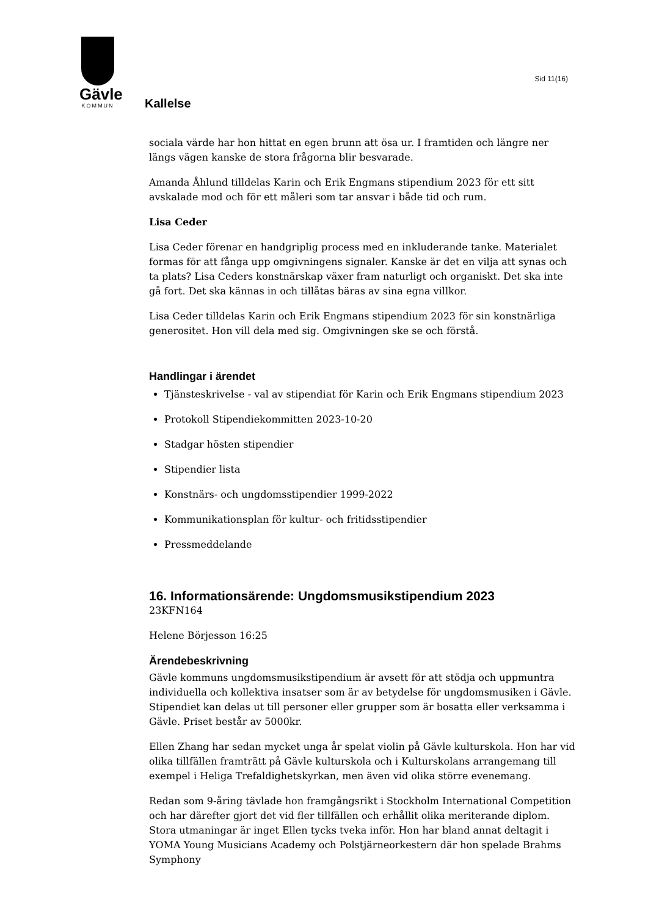Gävle
KOMMUN
Sid 11(16)
Kallelse
sociala värde har hon hittat en egen brunn att ösa ur. I framtiden och längre ner längs vägen kanske de stora frågorna blir besvarade.
Amanda Åhlund tilldelas Karin och Erik Engmans stipendium 2023 för ett sitt avskalade mod och för ett måleri som tar ansvar i både tid och rum.
Lisa Ceder
Lisa Ceder förenar en handgriplig process med en inkluderande tanke. Materialet formas för att fånga upp omgivningens signaler. Kanske är det en vilja att synas och ta plats? Lisa Ceders konstnärskap växer fram naturligt och organiskt. Det ska inte gå fort. Det ska kännas in och tillåtas bäras av sina egna villkor.
Lisa Ceder tilldelas Karin och Erik Engmans stipendium 2023 för sin konstnärliga generositet. Hon vill dela med sig. Omgivningen ske se och förstå.
Handlingar i ärendet
Tjänsteskrivelse - val av stipendiat för Karin och Erik Engmans stipendium 2023
Protokoll Stipendiekommitten 2023-10-20
Stadgar hösten stipendier
Stipendier lista
Konstnärs- och ungdomsstipendier 1999-2022
Kommunikationsplan för kultur- och fritidsstipendier
Pressmeddelande
16. Informationsärende: Ungdomsmusikstipendium 2023
23KFN164
Helene Börjesson 16:25
Ärendebeskrivning
Gävle kommuns ungdomsmusikstipendium är avsett för att stödja och uppmuntra individuella och kollektiva insatser som är av betydelse för ungdomsmusiken i Gävle. Stipendiet kan delas ut till personer eller grupper som är bosatta eller verksamma i Gävle. Priset består av 5000kr.
Ellen Zhang har sedan mycket unga år spelat violin på Gävle kulturskola. Hon har vid olika tillfällen framträtt på Gävle kulturskola och i Kulturskolans arrangemang till exempel i Heliga Trefaldighetskyrkan, men även vid olika större evenemang.
Redan som 9-åring tävlade hon framgångsrikt i Stockholm International Competition och har därefter gjort det vid fler tillfällen och erhållit olika meriterande diplom. Stora utmaningar är inget Ellen tycks tveka inför. Hon har bland annat deltagit i YOMA Young Musicians Academy och Polstjärneorkestern där hon spelade Brahms Symphony